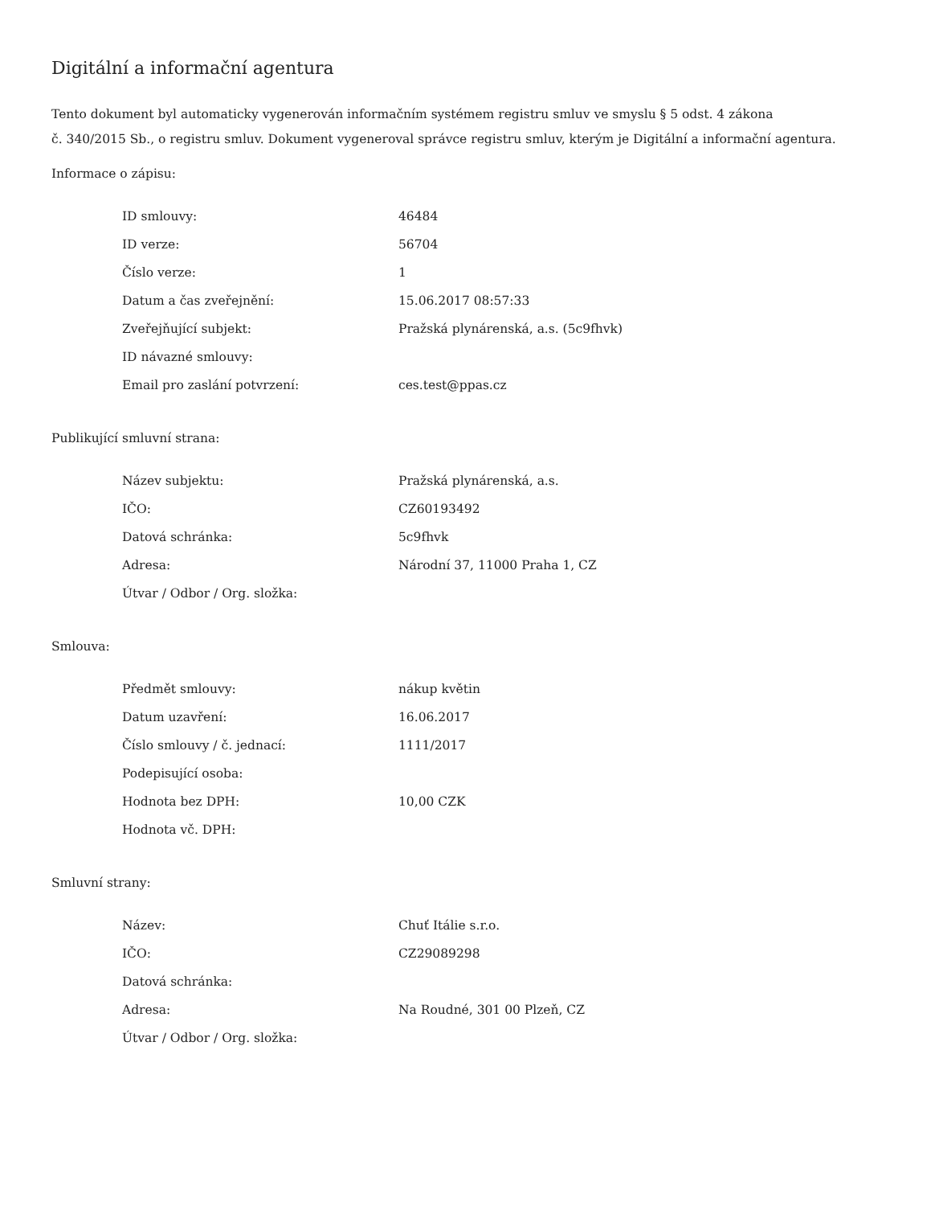Digitální a informační agentura
Tento dokument byl automaticky vygenerován informačním systémem registru smluv ve smyslu § 5 odst. 4 zákona
č. 340/2015 Sb., o registru smluv. Dokument vygeneroval správce registru smluv, kterým je Digitální a informační agentura.
Informace o zápisu:
| ID smlouvy: | 46484 |
| ID verze: | 56704 |
| Číslo verze: | 1 |
| Datum a čas zveřejnění: | 15.06.2017 08:57:33 |
| Zveřejňující subjekt: | Pražská plynárenská, a.s. (5c9fhvk) |
| ID návazné smlouvy: | |
| Email pro zaslání potvrzení: | ces.test@ppas.cz |
Publikující smluvní strana:
| Název subjektu: | Pražská plynárenská, a.s. |
| IČO: | CZ60193492 |
| Datová schránka: | 5c9fhvk |
| Adresa: | Národní 37, 11000 Praha 1, CZ |
| Útvar / Odbor / Org. složka: | |
Smlouva:
| Předmět smlouvy: | nákup květin |
| Datum uzavření: | 16.06.2017 |
| Číslo smlouvy / č. jednací: | 1111/2017 |
| Podepisující osoba: | |
| Hodnota bez DPH: | 10,00 CZK |
| Hodnota vč. DPH: | |
Smluvní strany:
| Název: | Chuť Itálie s.r.o. |
| IČO: | CZ29089298 |
| Datová schránka: | |
| Adresa: | Na Roudné, 301 00 Plzeň, CZ |
| Útvar / Odbor / Org. složka: | |